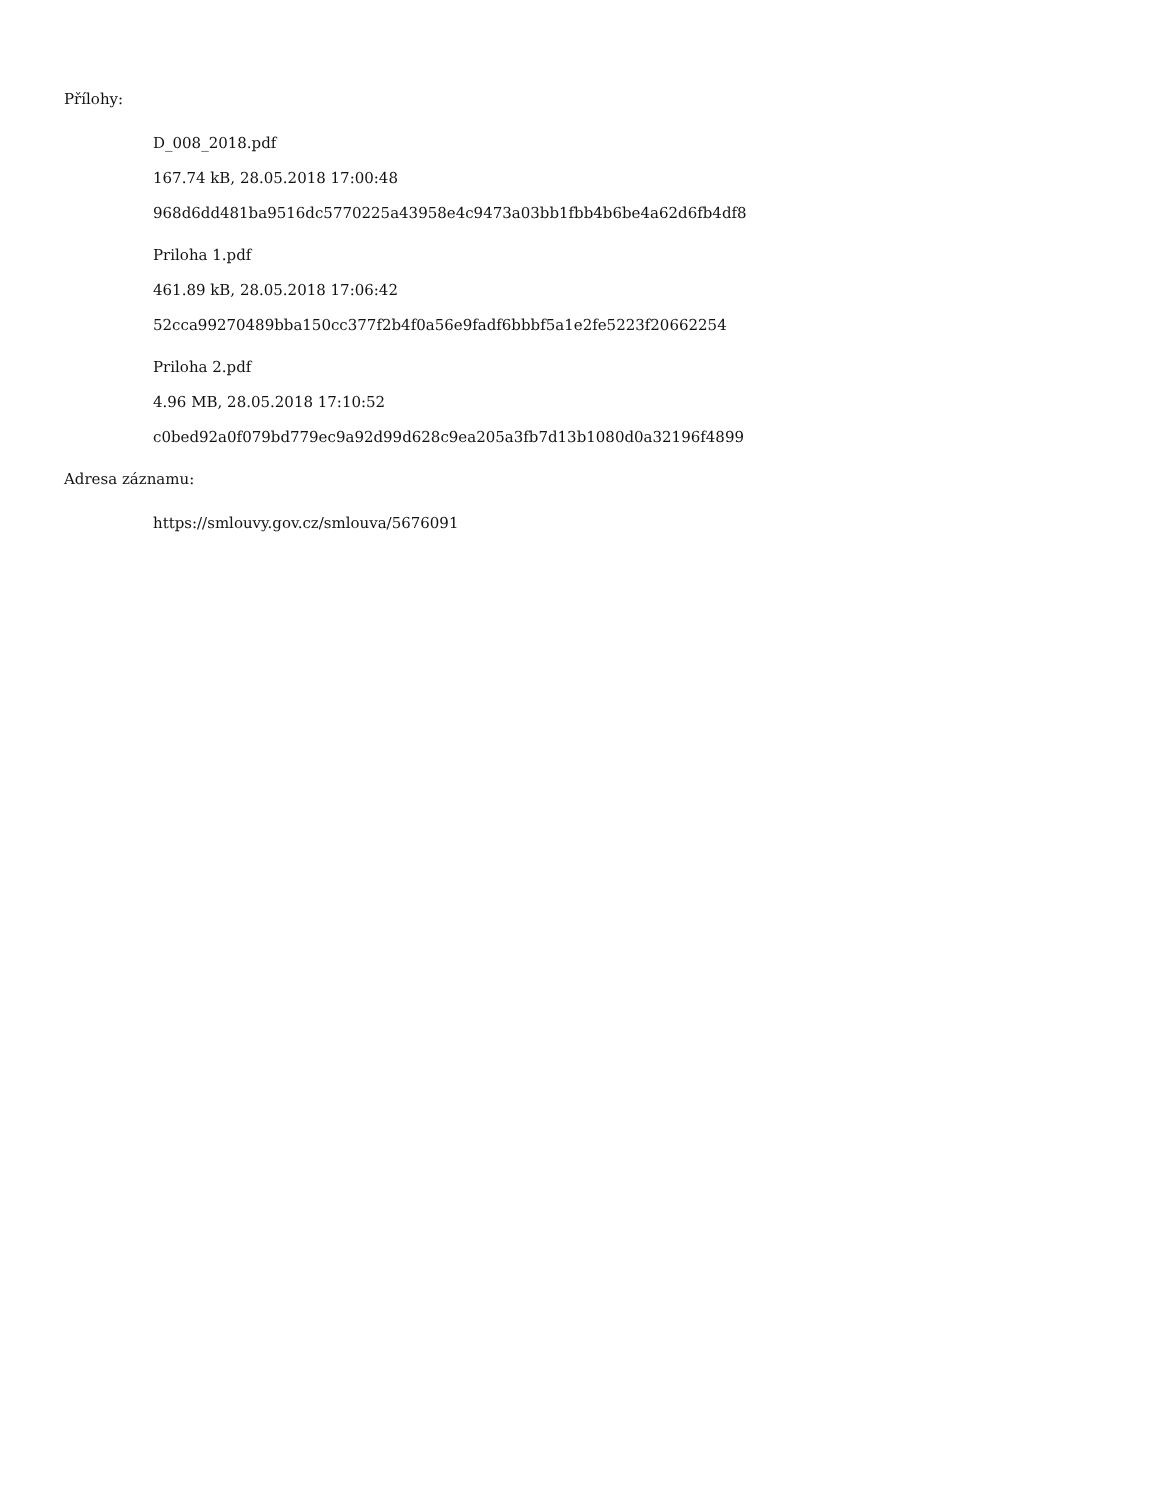Přílohy:
D_008_2018.pdf
167.74 kB, 28.05.2018 17:00:48
968d6dd481ba9516dc5770225a43958e4c9473a03bb1fbb4b6be4a62d6fb4df8
Priloha 1.pdf
461.89 kB, 28.05.2018 17:06:42
52cca99270489bba150cc377f2b4f0a56e9fadf6bbbf5a1e2fe5223f20662254
Priloha 2.pdf
4.96 MB, 28.05.2018 17:10:52
c0bed92a0f079bd779ec9a92d99d628c9ea205a3fb7d13b1080d0a32196f4899
Adresa záznamu:
https://smlouvy.gov.cz/smlouva/5676091